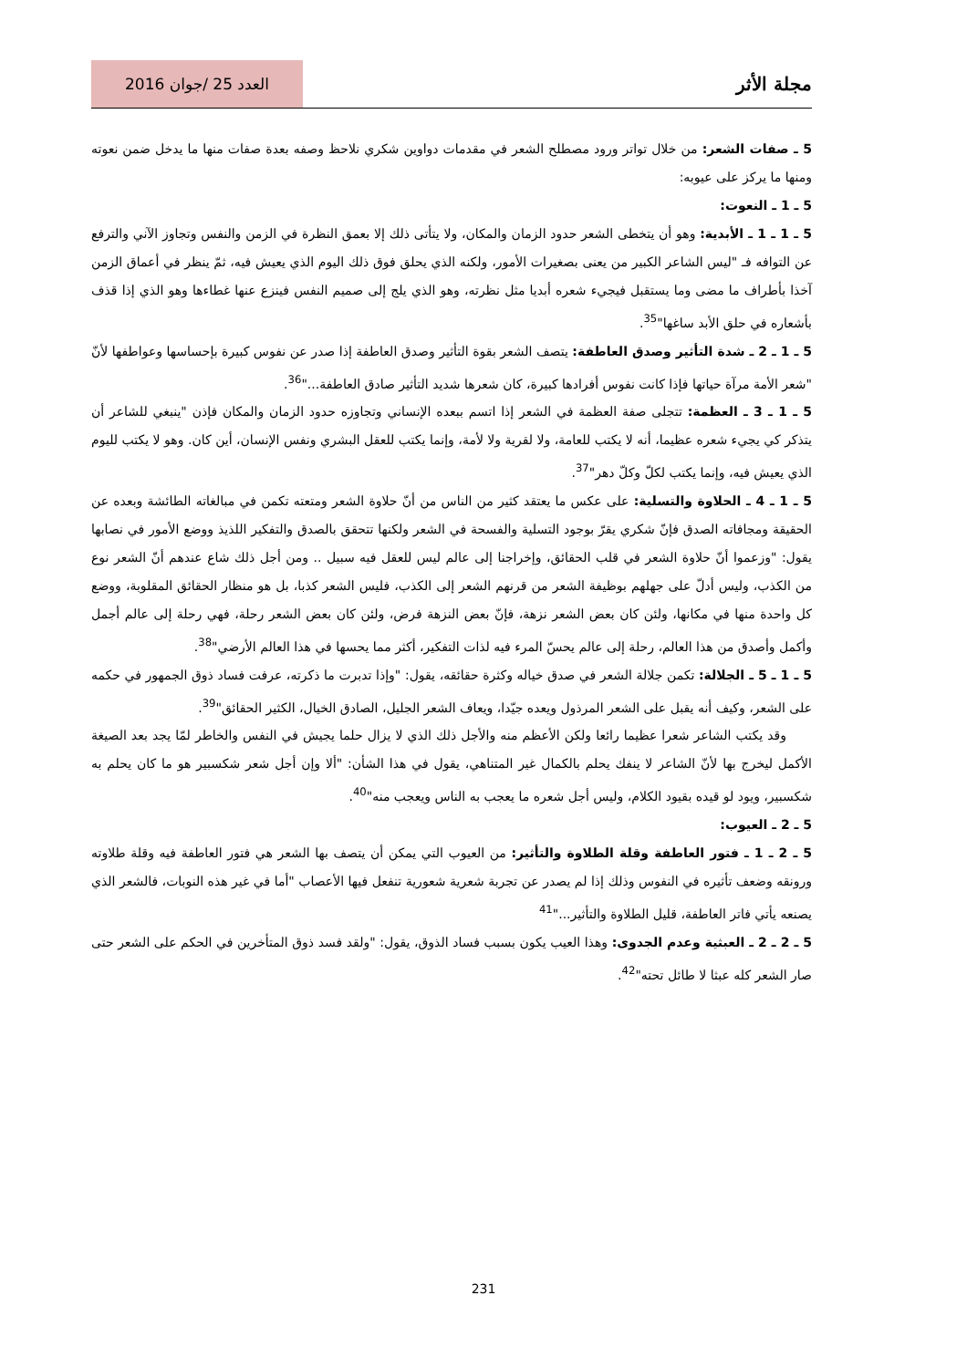مجلة الأثر
العدد 25 /جوان 2016
5 ـ صفات الشعر: من خلال تواتر ورود مصطلح الشعر في مقدمات دواوين شكري نلاحظ وصفه بعدة صفات منها ما يدخل ضمن نعوته ومنها ما يركز على عيوبه:
5 ـ 1 ـ النعوت:
5 ـ 1 ـ 1 ـ الأبدية: وهو أن يتخطى الشعر حدود الزمان والمكان، ولا يتأتى ذلك إلا بعمق النظرة في الزمن والنفس وتجاوز الآني والترفع عن التوافه فـ "ليس الشاعر الكبير من يعنى بصغيرات الأمور، ولكنه الذي يحلق فوق ذلك اليوم الذي يعيش فيه، ثمّ ينظر في أعماق الزمن آخذا بأطراف ما مضى وما يستقبل فيجيء شعره أبديا مثل نظرته، وهو الذي يلج إلى صميم النفس فينزع عنها غطاءها وهو الذي إذا قذف بأشعاره في حلق الأبد ساغها"<sup>35</sup>.
5 ـ 1 ـ 2 ـ شدة التأثير وصدق العاطفة: يتصف الشعر بقوة التأثير وصدق العاطفة إذا صدر عن نفوس كبيرة بإحساسها وعواطفها لأنّ "شعر الأمة مرآة حياتها فإذا كانت نفوس أفرادها كبيرة، كان شعرها شديد التأثير صادق العاطفة..."<sup>36</sup>.
5 ـ 1 ـ 3 ـ العظمة: تتجلى صفة العظمة في الشعر إذا اتسم ببعده الإنساني وتجاوزه حدود الزمان والمكان فإذن "ينبغي للشاعر أن يتذكر كي يجيء شعره عظيما، أنه لا يكتب للعامة، ولا لقرية ولا لأمة، وإنما يكتب للعقل البشري ونفس الإنسان، أين كان. وهو لا يكتب لليوم الذي يعيش فيه، وإنما يكتب لكلّ وكلّ دهر"<sup>37</sup>.
5 ـ 1 ـ 4 ـ الحلاوة والتسلية: على عكس ما يعتقد كثير من الناس من أنّ حلاوة الشعر ومتعته تكمن في مبالغاته الطائشة وبعده عن الحقيقة ومجافاته الصدق فإنّ شكري يقرّ بوجود التسلية والفسحة في الشعر ولكنها تتحقق بالصدق والتفكير اللذيذ ووضع الأمور في نصابها يقول: "وزعموا أنّ حلاوة الشعر في قلب الحقائق، وإخراجنا إلى عالم ليس للعقل فيه سبيل .. ومن أجل ذلك شاع عندهم أنّ الشعر نوع من الكذب، وليس أدلّ على جهلهم بوظيفة الشعر من قرنهم الشعر إلى الكذب، فليس الشعر كذبا، بل هو منظار الحقائق المقلوبة، ووضع كل واحدة منها في مكانها، ولئن كان بعض الشعر نزهة، فإنّ بعض النزهة فرض، ولئن كان بعض الشعر رحلة، فهي رحلة إلى عالم أجمل وأكمل وأصدق من هذا العالم، رحلة إلى عالم يحسّ المرء فيه لذات التفكير، أكثر مما يحسها في هذا العالم الأرضي"<sup>38</sup>.
5 ـ 1 ـ 5 ـ الجلالة: تكمن جلالة الشعر في صدق خياله وكثرة حقائقه، يقول: "وإذا تدبرت ما ذكرته، عرفت فساد ذوق الجمهور في حكمه على الشعر، وكيف أنه يقبل على الشعر المرذول ويعده جيّدا، ويعاف الشعر الجليل، الصادق الخيال، الكثير الحقائق"<sup>39</sup>.
وقد يكتب الشاعر شعرا عظيما رائعا ولكن الأعظم منه والأجل ذلك الذي لا يزال حلما يجيش في النفس والخاطر لمّا يجد بعد الصيغة الأكمل ليخرج بها لأنّ الشاعر لا ينفك يحلم بالكمال غير المتناهي، يقول في هذا الشأن: "ألا وإن أجل شعر شكسبير هو ما كان يحلم به شكسبير، ويود لو قيده بقيود الكلام، وليس أجل شعره ما يعجب به الناس ويعجب منه"<sup>40</sup>.
5 ـ 2 ـ العيوب:
5 ـ 2 ـ 1 ـ فتور العاطفة وقلة الطلاوة والتأثير: من العيوب التي يمكن أن يتصف بها الشعر هي فتور العاطفة فيه وقلة طلاوته ورونقه وضعف تأثيره في النفوس وذلك إذا لم يصدر عن تجربة شعرية شعورية تنفعل فيها الأعصاب "أما في غير هذه النوبات، فالشعر الذي يصنعه يأتي فاتر العاطفة، قليل الطلاوة والتأثير..."<sup>41</sup>
5 ـ 2 ـ 2 ـ العبثية وعدم الجدوى: وهذا العيب يكون بسبب فساد الذوق، يقول: "ولقد فسد ذوق المتأخرين في الحكم على الشعر حتى صار الشعر كله عبثا لا طائل تحته"<sup>42</sup>.
231